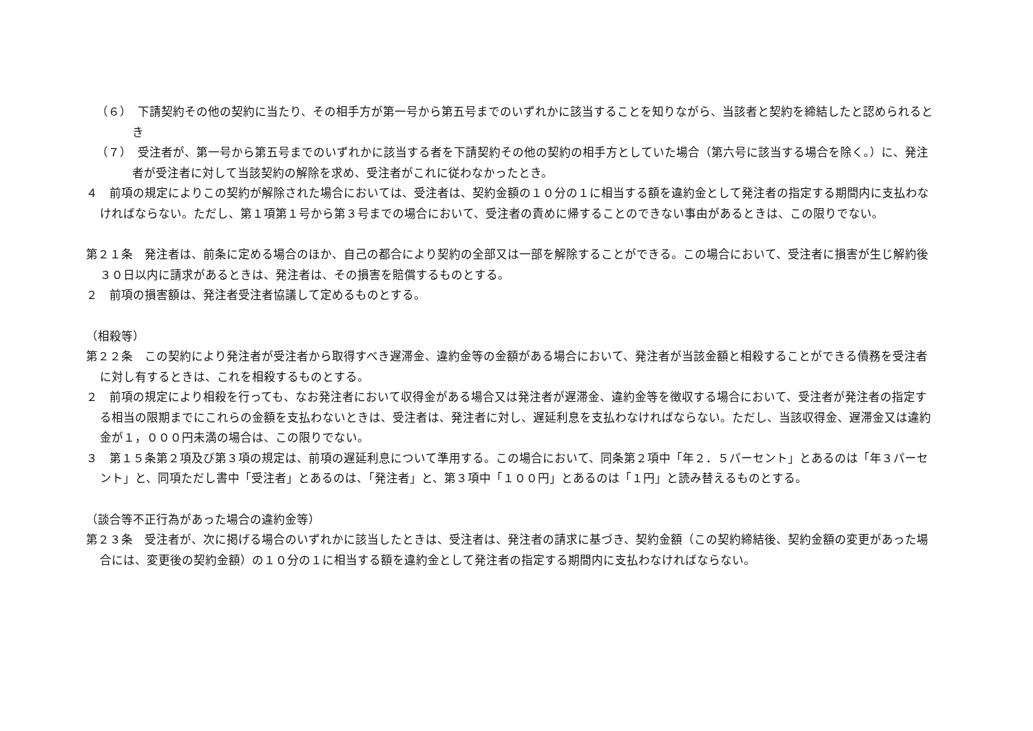（６）　下請契約その他の契約に当たり、その相手方が第一号から第五号までのいずれかに該当することを知りながら、当該者と契約を締結したと認められるとき
（７）　受注者が、第一号から第五号までのいずれかに該当する者を下請契約その他の契約の相手方としていた場合（第六号に該当する場合を除く。）に、発注者が受注者に対して当該契約の解除を求め、受注者がこれに従わなかったとき。
４　前項の規定によりこの契約が解除された場合においては、受注者は、契約金額の１０分の１に相当する額を違約金として発注者の指定する期間内に支払わなければならない。ただし、第１項第１号から第３号までの場合において、受注者の責めに帰することのできない事由があるときは、この限りでない。
第２１条　発注者は、前条に定める場合のほか、自己の都合により契約の全部又は一部を解除することができる。この場合において、受注者に損害が生じ解約後３０日以内に請求があるときは、発注者は、その損害を賠償するものとする。
２　前項の損害額は、発注者受注者協議して定めるものとする。
（相殺等）
第２２条　この契約により発注者が受注者から取得すべき遅滞金、違約金等の金額がある場合において、発注者が当該金額と相殺することができる債務を受注者に対し有するときは、これを相殺するものとする。
２　前項の規定により相殺を行っても、なお発注者において収得金がある場合又は発注者が遅滞金、違約金等を徴収する場合において、受注者が発注者の指定する相当の限期までにこれらの金額を支払わないときは、受注者は、発注者に対し、遅延利息を支払わなければならない。ただし、当該収得金、遅滞金又は違約金が１，０００円未満の場合は、この限りでない。
３　第１５条第２項及び第３項の規定は、前項の遅延利息について準用する。この場合において、同条第２項中「年２．５パーセント」とあるのは「年３パーセント」と、同項ただし書中「受注者」とあるのは、「発注者」と、第３項中「１００円」とあるのは「１円」と読み替えるものとする。
（談合等不正行為があった場合の違約金等）
第２３条　受注者が、次に掲げる場合のいずれかに該当したときは、受注者は、発注者の請求に基づき、契約金額（この契約締結後、契約金額の変更があった場合には、変更後の契約金額）の１０分の１に相当する額を違約金として発注者の指定する期間内に支払わなければならない。